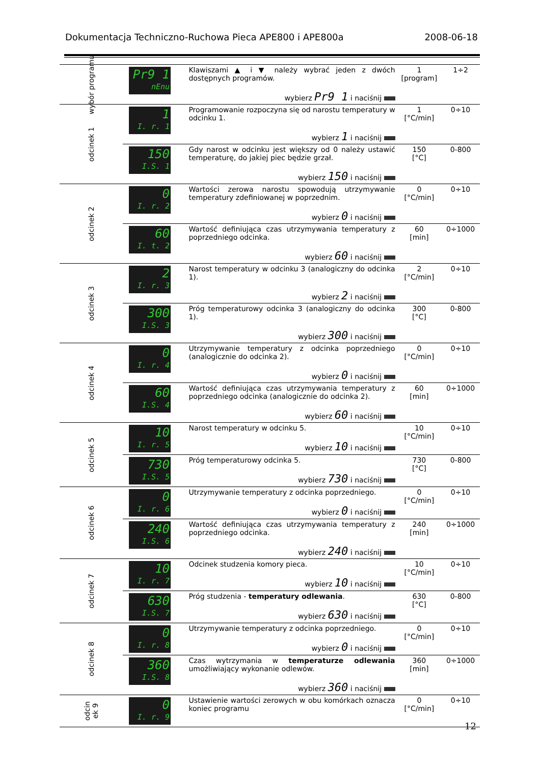Dokumentacja Techniczno-Ruchowa Pieca APE800 i APE800a 2008-06-18
| wybór programu | Pr9 1 nEnu | Klawiszami ▲ i ▼ należy wybrać jeden z dwóch dostępnych programów. wybierz Pr9 1 i naciśnij | 1 [program] | 1÷2 |
| odcinek 1 | 1 I. r. 1 | Programowanie rozpoczyna się od narostu temperatury w odcinku 1. wybierz 1 i naciśnij | 1 [°C/min] | 0÷10 |
| | 150 I.S. 1 | Gdy narost w odcinku jest większy od 0 należy ustawić temperaturę, do jakiej piec będzie grzał. wybierz 150 i naciśnij | 150 [°C] | 0-800 |
| odcinek 2 | 0 I. r. 2 | Wartości zerowa narostu spowodują utrzymywanie temperatury zdefiniowanej w poprzednim. wybierz 0 i naciśnij | 0 [°C/min] | 0÷10 |
| | 60 I. t. 2 | Wartość definiująca czas utrzymywania temperatury z poprzedniego odcinka. wybierz 60 i naciśnij | 60 [min] | 0÷1000 |
| odcinek 3 | 2 I. r. 3 | Narost temperatury w odcinku 3 (analogiczny do odcinka 1). wybierz 2 i naciśnij | 2 [°C/min] | 0÷10 |
| | 300 I.S. 3 | Próg temperaturowy odcinka 3 (analogiczny do odcinka 1). wybierz 300 i naciśnij | 300 [°C] | 0-800 |
| odcinek 4 | 0 I. r. 4 | Utrzymywanie temperatury z odcinka poprzedniego (analogicznie do odcinka 2). wybierz 0 i naciśnij | 0 [°C/min] | 0÷10 |
| | 60 I.S. 4 | Wartość definiująca czas utrzymywania temperatury z poprzedniego odcinka (analogicznie do odcinka 2). wybierz 60 i naciśnij | 60 [min] | 0÷1000 |
| odcinek 5 | 10 I. r. 5 | Narost temperatury w odcinku 5. wybierz 10 i naciśnij | 10 [°C/min] | 0÷10 |
| | 730 I.S. 5 | Próg temperaturowy odcinka 5. wybierz 730 i naciśnij | 730 [°C] | 0-800 |
| odcinek 6 | 0 I. r. 6 | Utrzymywanie temperatury z odcinka poprzedniego. wybierz 0 i naciśnij | 0 [°C/min] | 0÷10 |
| | 240 I.S. 6 | Wartość definiująca czas utrzymywania temperatury z poprzedniego odcinka. wybierz 240 i naciśnij | 240 [min] | 0÷1000 |
| odcinek 7 | 10 I. r. 7 | Odcinek studzenia komory pieca. wybierz 10 i naciśnij | 10 [°C/min] | 0÷10 |
| | 630 I.S. 7 | Próg studzenia - temperatury odlewania . wybierz 630 i naciśnij | 630 [°C] | 0-800 |
| odcinek 8 | 0 I. r. 8 | Utrzymywanie temperatury z odcinka poprzedniego. wybierz 0 i naciśnij | 0 [°C/min] | 0÷10 |
| | 360 I.S. 8 | Czas wytrzymania w temperaturze odlewania umożliwiający wykonanie odlewów. wybierz 360 i naciśnij | 360 [min] | 0÷1000 |
| odcin ek 9 | 0 I. r. 9 | Ustawienie wartości zerowych w obu komórkach oznacza koniec programu | 0 [°C/min] | 0÷10 |
12